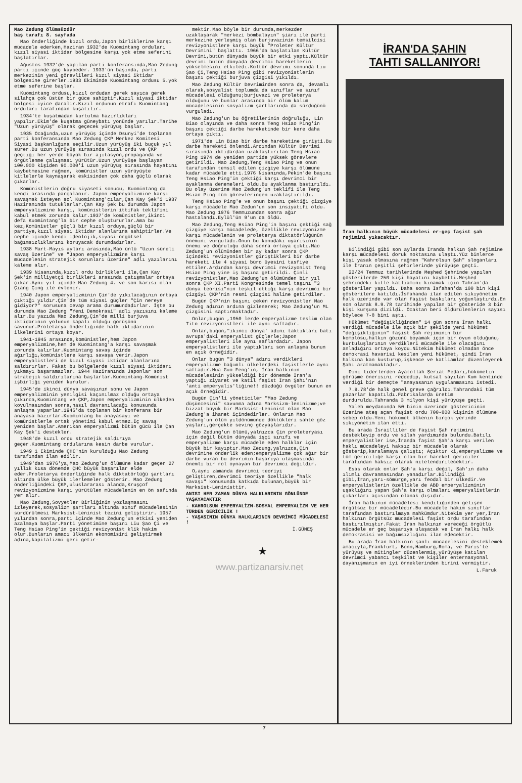Mao Zedung ölümsüzdür
baş tarafı 8. sayfada
Mao önderliğinde kızıl ordu,Japon birliklerine karşı mücadele ederken,Haziran 1932'de Kuomintang orduları kızıl siyasi iktidar bölgesine karşı yok etme seferini başlatırlar.
Ağustos 1932'de yapılan parti konferansında,Mao Zedung parti içinde güç kaybeder. 1933'ün başında, parti merkezinin yeni görevlileri kızıl siyasi iktidar bölgesine girerler.1933 Ekiminde Kuomintang ordusu 5.yok etme seferine başlar.
Kuomintang ordusu,kızıl ordudan gerek sayıca gerek silahça çok üstün bir güce sahiptir.Kızıl siyasi iktidar bölgesi iyice daralır.Kızıl ordunun etrafı Kuomintang orduları tarafından kuşatılır.
1934'te kuşatmadan kurtulma hazırlıkları yapılır.Ekim'de kuşatma güneybatı yönünde yarılır.Tarihe "Uzun yürüyüş" olarak geçecek yürüyüş başlar.
1935 Ocağında,uzun yürüyüş içinde Dsunyi'de toplanan parti konferansında Mao Zedung ÇKP Merkez Komitesi Siyasi Başkanlığına seçilir.Uzun yürüyüş iki buçuk yıl sürer.Bu uzun yürüyüş sırasında kızıl ordu ve ÇKP geçtiği her yerde büyük bir ajitasyon,propaganda ve örgütlenme çalışması yürütür.Uzun yürüyüşe başlayan 100.000 kişiden 90.000'i uzun yürüyüş sırasında hayatını kaybetmesine rağmen, komünistler uzun yürüyüşte kitlelerle kaynaşarak eskisinden çok daha güçlü olarak çıkarlar.
Komünistlerin doğru siyaseti sonucu, Kuomintang da kendi arasında parçalanır. Japon emperyalizmine karşı savaşmak isteyen sol Kuomintang'cılar,Çan Kay Şek'i 1937 Haziranında tutuklarlar.Çan Kay Şek bu durumda Japon emperyalizmine karşı, komünistlerin ittifak teklifini kabul etmek zorunda kalır.1937'de komünistler,ikinci defa Kuomintang'la bir cephe oluştururlar.Ama bu kez,Komünistler güçlü bir kızıl orduya,güçlü bir partiye,kızıl siyasi iktidar alanlarına sahiptirler.Ve cephe içinde kendi ideolojik,siyasi-örgütsel bağımsızlıklarını koruyacak durumdadırlar.
1938 Mart-Mayıs ayları arasında,Mao ünlü "Uzun süreli savaş üzerine" ve "Japon emperyalizmine karşı mücadelenin stratejik sorunları üzerine" adlı yazılarını kaleme alır.
1939 Nisanında,kızıl ordu birlikleri ile,Çan Kay Şek'in milliyetçi birlikleri arasında çatışmalar ortaya çıkar.Aynı yıl içinde Mao Zedung 4. ve son karısı olan Çiang Çing ile evlenir.
1940 Japon emperyalizminin Çin'de yıkılacağının ortaya çıktığı yıldır.Çin'de tüm siyasi güçler "Çin nereye gidiyor?" sorusuna cevap arama durumundadırlar. İşte bu durumda Mao Zedung "Yeni Demokrasi" adlı yazısını kaleme alır.Bu yazıda Mao Zedung,Çin'de milli burjuva iktidarının yolunun kapalı olduğu görüşünü savunur.Proletarya önderliğinde halk iktidarının ilkelerini ortaya koyar.
1941-1945 arasında,komünistler,hem Japon emperyalizmine,hem de Kuomintang'a karşı savaşmak zorunda kalırlar.Kuomintang savaş içinde ağırlığı,komünistlere karşı savaşa verir.Japon emperyalistleri de kızıl siyasi iktidar alanlarına saldırırlar. Fakat bu bölgelerde kızıl siyasi iktidarı yıkmayı başaramazlar. 1944 Haziranında Japonlar son stratejik saldırılarına başlarlar.Kuomintang-Komünist işbirliği yeniden kurulur.
1945'de ikinci dünya savaşının sonu ve Japon emperyalizminin yenilgisi kaçınılmaz olduğu ortaya çıkınca,Kuomintang ve ÇKP,Japon emperyalizminin ülkeden kovulmasından sonra,nasıl davranılacağı konusunda anlaşma yaparlar.1946'da toplanan bir konferans bir anayasa hazırlar.Kuomintang bu anayasayı ve komünistlerle ortak yönetimi kabul etmez.İç savaş yeniden başlar.Amerikan emperyalizmi bütün gücü ile Çan Kay Şek'i destekler.
1948'de kızıl ordu stratejik saldırıya geçer.Kuomintang ordularına kesin darbe vurulur.
1949 1 Ekiminde ÇHC'nin kurulduğu Mao Zedung tarafından ilan edilir.
1949'dan 1976'ya,Mao Zedung'un ölümüne kadar geçen 27 yıllık kısa dönemde ÇHC büyük başarılar elde eder.Proletarya önderliğinde halk diktatörlüğü şartları altında ülke büyük ilerlemeler gösterir. Mao Zedung önderliğindeki ÇKP,uluslararası alanda,Kruşçof revizyonizmine karşı yürütülen mücadelenin en ön safında yer alır.
Mao Zedung,Sovyetler Birliğinin yozlaşmasını izleyerek,sosyalizm şartları altında sınıf mücadelesinin sürdürülmesi Marksist-Leninist tezini geliştirir. 1957 yılından sonra,parti içinde Mao Zedung'un etkisi yeniden azalmaya başlar.Parti yönetimine başını Liu Şao Çi ve Teng Hsiao Ping'in çektiği revizyonist klik hakim olur.Bunların amacı ülkenin ekonomisini geliştirmek adına,kapitalizmi geri getir-
mektir.Mao böyle bir durumda,merkezden uzaklaşarak "merkezi bombalayın" şiarı ile parti merkezine yerleşmiş olan burjuvazinin temsilcisi revizyonistlere karşı büyük "Proleter Kültür Devrimini" başlattı. 1966'da başlatılan Kültür Devrimi,bütün dünyada büyük bir etki yaptı.Kültür devrimi bütün dünyada devrimci hareketlerin yükselmesini etkiledi.Kültür devrimi sonunda Liu Şao Çi,Teng Hsiao Ping gibi revizyonistlerin başını çektiği burjuva çizgisi yıkıldı.
Mao Zedung Kültür Devriminden sonra da, devamlı olarak,sosyalist toplumda da sınıflar ve sınıf mücadelesi olduğunu;burjuvazi ve proleterya olduğunu ve bunlar arasında bir ölüm kalım mücadelesinin sosyalizm şartlarında da sürdüğünü vurguladı.
Mao Zedung'un bu öğretilerinin doğruluğu, Lin Biao olayında ve daha sonra Teng Hsiao Ping'in başını çektiği darbe hareketinde bir kere daha ortaya çıktı.
1971'de Lin Biao bir darbe hareketine girişti.Bu darbe hareketi önlendi.Ardından Kültür Devrimi sırasında iktidardan uzaklaştırılan Teng Hsiao Ping 1974 de yeniden partide yüksek görevlere getirildi. Mao Zedung,Teng Hsiao Ping ve onun tarafından temsil edilen çizgiye karşı ölümüne kadar mücadele etti.1976 Nisanında,Pekin'de başını Teng Hsiao Ping'in çektiği karşı devrimci bir ayaklanma denemeleri oldu.Bu ayaklanma bastırıldı. Bu olay üzerine Mao Zedung'un teklifi ile Teng Hsiao Ping tüm görevlerinden uzaklaştırıldı.
Teng Hsiao Ping'e ve onun başını çektiği çizgiye karşı mücadele Mao Zedun'un son insiyatifi oldu. Mao Zedung 1976 Temmuzundan sonra ağır hastalandı.Eylül'ün 9'un da öldü.
Mao Zedung,Teng Hsiao Ping'in başını çektiği sağ çizgiye karşı mücadelede, özellikle revizyonizme karşı mücadelenin ve proleterya diktatörlüğünün önemini vurguladı.Onun bu konudaki uyarısının önemi ve doğruluğu daha sonra ortaya çıktı.Mao Zedung'un ölümünden bir ay kadar sonra ÇKP içindeki revizyonistler giriştikleri bir darbe hareketi ile 4 siyasi büro üyesini tasfiye ettiler.Ardından karşı devrimci revizyonist Teng Hsiao Ping yine iş başına getirildi. Çinli revizyonistler,Mao Zedung'un ölümünden bir yıl sonra ÇKP XI.Parti Kongresinde temel taşını "3 dünya teorisi"nin teşkil ettiği karşı devrimci bir çizgiyi ÇKP'nin resmi çizgisi haline getirdiler.
Bugün ÇKP'nin başını çeken revizyonistler Mao Zedung adının ardına gizlenerek; Mao Zedung'un ML çizgisini saptırmaktadır.
Onlar;bugün ,1950 lerde emperyalizme teslim olan Tito revizyonistleri ile aynı saftadır.
Onlar,bugün,"ikinci dünya' adını taktıkları batı avrupa'daki emperyalist güçlerle;Japon emperyalistleri ile aynı saflardadır. Japon emperyalistleri ile yaptıkları son anlaşma bunun en açık örneğidir.
Onlar bugün "3 dünya" adını verdikleri emperyalizme bağımlı ülkelerdeki faşistlerle aynı saftadır.Hua Guo Feng'in, İran halkının mücadelesinin yükseldiği bir dönemde İran'a yaptığı ziyaret ve katil faşist İran Şahı'nın 'anti emperyalis'liğine!! düzdüğü övgüler bunun en açık örneğidir.
Bugün Çin'li yöneticiler "Mao Zedung düşüncesini" savunma adına Marksizm-leninizme;ve bizzat büyük bir Marksist-Leninist olan Mao Zedung'a ihanet içindedirler. Onların Mao Zedung'un ölüm yıldönümünde döktükleri sahte göz yaşları,gerçekte sevinç gözyaşlarıdır.
Mao Zedung'un ölümü,yalnızca Çin proleteryası için değil bütün dünyada işçi sınıfı ve emperyalizme karşı mücadele eden halklar için büyük bir kayıptır.Mao Zedung,yalnızca,Çin devrimine önderlik eden;emperyalizme çok ağır bir darbe vuran bu devrimin başarıya ulaşmasında önemli bir rol oynayan bir devrimci değildir.
O,aynı zamanda devrimci teoriyi geliştiren,devrimci teoriye özellikle "halk savaşı" konusunda katkıda bulunan,büyük bir Marksist-Leninisttir.
ANISI HER ZAMAN DÜNYA HALKLARININ GÖNLÜNDE YAŞAYACAKTIR
- KAHROLSUN EMPERYALİZM-SOSYAL EMPERYALİZM VE HER TÜRDEN GERİCİLİK !
- YAŞASININ DÜNYA HALKLARININ DEVRİMCİ MÜCADELESİ !
İ.GÜNEŞ
★
www.partizanarsiv.net
İRAN'DA ŞAHIN
TAHTI SALLANIYOR!
İran halkının büyük mücadelesi er-geç faşist şah rejimini yıkacaktır.
Bilindiği gibi son aylarda İranda halkın Şah rejimine karşı mücadelesi doruk noktasına ulaştı.Yüz binlerce kişi yasak olmasına rağmen "Kahrolsun Şah" sloganları ile İranın çeşitli şehirlerinde yürüyüşe geçti.
22/24 Temmuz tarihlerinde Meşhed Şehrinde yapılan gösterilerde 250 kişi hayatını kaybetti.Meşhed şehrindeki kitle katliamını kınamak için Tahran'da gösteriler yapıldı. Daha sonra İsfahan'da 100 bin kişi gösterilere katıldı.İsfahanda ilan edilen sıkıyönetim halk üzerinde var olan faşist baskıları yoğunlaştırdı.En son olarak 8.9.78 tarihinde yapılan bir gösteride 3 bin kişi kurşuna dizildi. Ocaktan beri öldürülenlerin sayısı böylece 7-8 bini aştı.
Hükümet "değişikliğinden" 14 gün sonra İran halkı verdiği mücadele ile açık bir şekilde yeni hükümet "değişikliğinin" faşist Şah rejiminin bir komplosu,halkın gözünü boyamak için bir oyun olduğunu, kurtuluşlarının verdikleri mücadele ile olacağını anladığını ortaya koydu.Nitekim hükümet olmadan önce demokrasi havarisi kesilen yeni hükümet, şimdi İran halkına kan kusturup,işkence ve katliamlar düzenleyerek Şahı aratmamaktadır.
Dini liderlerden Ayatollah Şeriat Medari,hükümetin görüşme önerisini reddedip, kutsal sayılan Kum kentinde verdiği bir demeçte "anayasanın uygulanmasını istedi.
7.9.78'de halk genel greve çağrıldı.Tahrandaki tüm pazarlar kapatıldı.Fabrikalarda üretim durduruldu.Tahranda 3 milyon kişi yürüyüşe geçti.
Yaleh meydanında 50 binin üzerinde göstericinin üzerine ateş açan faşist ordu 700-800 kişinin ölümüne sebep oldu.Yeni hükümet ülkenin birçok yerinde sıkıyönetim ilan etti.
Bu arada İsrailliler de faşist Şah rejimini destekleyip ordu ve silah yardımında bulundu.Batılı emperyalistler ise,İranda faşist Şah'a karşı verilen haklı mücadeleyi haksız bir mücadele olarak gösterip,karalamaya çalıştı; Açıktır ki,emperyalizme ve tüm gericiliğe karşı olan bir hareket gericiler tarafından haksız olarak nitelendirilecektir.
Esas olarak onlar Şah'a karşı değil, Şah'ın daha ılımlı davranmasından yanadırlar.Bilindiği gibi,İran,yarı-sömürge,yarı feodal bir ülkedir.Ve emperyalistlerin özellikle de ABD emperyalizminin uşaklığını yapan Şah'a karşı olmaları emperyalistlerin çıkarları açısından olanak dışıdır.
İran halkının mücadelesi kendiliğinden gelişen örgütsüz bir mücadeledir.Bu mücadele hakim sınıflar tarafından bastırılmaya mahkümdur.Nitekim yer yer,İran halkının örgütsüz mücadelesi faşist ordu tarafından bastırılmıştır.Fakat İran halkının vereceği örgütlü mücadele er geç başarıya ulaşacak ve İran halkı halk demokrasisi ve bağımsızlığını ilan edecektir.
Bu arada İran halkının şanlı mücadelesini desteklemek amacıyla,Frankfurt, Bonn,Hamburg,Roma, ve Paris'te yürüyüş ve mitingler düzenlenmiş,yürüyüşe katılan devrimci yabancı teşkilat ve kişiler enternasyonal dayanışmanın en iyi örneklerinden birini vermiştir.
L.Faruk
7